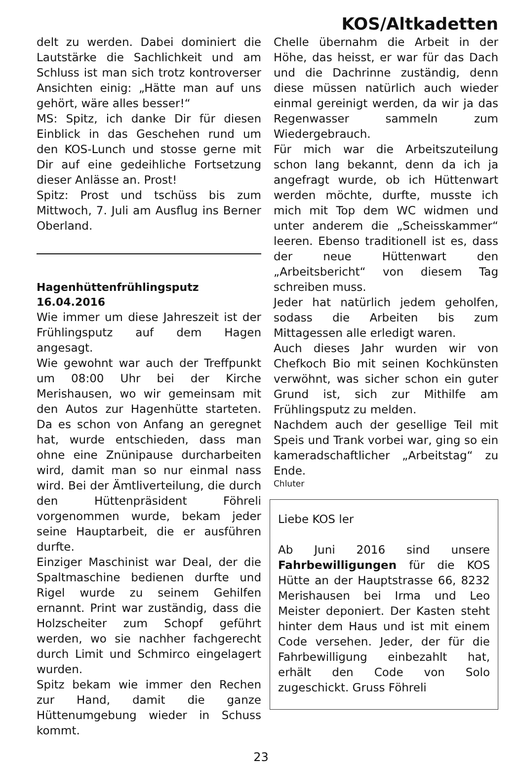KOS/Altkadetten
delt zu werden. Dabei dominiert die Lautstärke die Sachlichkeit und am Schluss ist man sich trotz kontroverser Ansichten einig: „Hätte man auf uns gehört, wäre alles besser!“
MS: Spitz, ich danke Dir für diesen Einblick in das Geschehen rund um den KOS-Lunch und stosse gerne mit Dir auf eine gedeihliche Fortsetzung dieser Anlässe an. Prost!
Spitz: Prost und tschüss bis zum Mittwoch, 7. Juli am Ausflug ins Berner Oberland.
Hagenhüttenfrühlingsputz
16.04.2016
Wie immer um diese Jahreszeit ist der Frühlingsputz auf dem Hagen angesagt.
Wie gewohnt war auch der Treffpunkt um 08:00 Uhr bei der Kirche Merishausen, wo wir gemeinsam mit den Autos zur Hagenhütte starteten. Da es schon von Anfang an geregnet hat, wurde entschieden, dass man ohne eine Znünipause durcharbeiten wird, damit man so nur einmal nass wird. Bei der Ämtliverteilung, die durch den Hüttenpräsident Föhreli vorgenommen wurde, bekam jeder seine Hauptarbeit, die er ausführen durfte.
Einziger Maschinist war Deal, der die Spaltmaschine bedienen durfte und Rigel wurde zu seinem Gehilfen ernannt. Print war zuständig, dass die Holzscheiter zum Schopf geführt werden, wo sie nachher fachgerecht durch Limit und Schmirco eingelagert wurden.
Spitz bekam wie immer den Rechen zur Hand, damit die ganze Hüttenumgebung wieder in Schuss kommt.
Chelle übernahm die Arbeit in der Höhe, das heisst, er war für das Dach und die Dachrinne zuständig, denn diese müssen natürlich auch wieder einmal gereinigt werden, da wir ja das Regenwasser sammeln zum Wiedergebrauch.
Für mich war die Arbeitszuteilung schon lang bekannt, denn da ich ja angefragt wurde, ob ich Hüttenwart werden möchte, durfte, musste ich mich mit Top dem WC widmen und unter anderem die „Scheisskammer“ leeren. Ebenso traditionell ist es, dass der neue Hüttenwart den „Arbeitsbericht“ von diesem Tag schreiben muss.
Jeder hat natürlich jedem geholfen, sodass die Arbeiten bis zum Mittagessen alle erledigt waren.
Auch dieses Jahr wurden wir von Chefkoch Bio mit seinen Kochkünsten verwöhnt, was sicher schon ein guter Grund ist, sich zur Mithilfe am Frühlingsputz zu melden.
Nachdem auch der gesellige Teil mit Speis und Trank vorbei war, ging so ein kameradschaftlicher „Arbeitstag“ zu Ende.
Chluter
Liebe KOS ler
Ab Juni 2016 sind unsere Fahrbewilligungen für die KOS Hütte an der Hauptstrasse 66, 8232 Merishausen bei Irma und Leo Meister deponiert. Der Kasten steht hinter dem Haus und ist mit einem Code versehen. Jeder, der für die Fahrbewilligung einbezahlt hat, erhält den Code von Solo zugeschickt. Gruss Föhreli
23